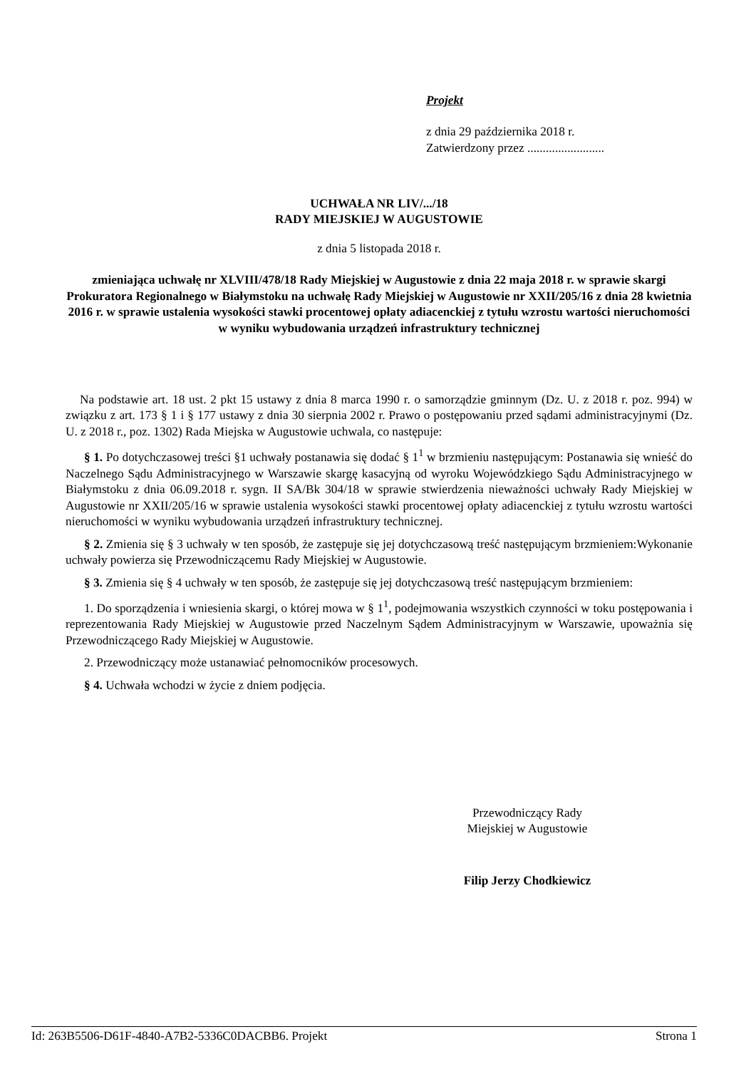Projekt
z dnia 29 października 2018 r.
Zatwierdzony przez .........................
UCHWAŁA NR LIV/.../18
RADY MIEJSKIEJ W AUGUSTOWIE
z dnia 5 listopada 2018 r.
zmieniająca uchwałę nr XLVIII/478/18 Rady Miejskiej w Augustowie z dnia 22 maja 2018 r. w sprawie skargi Prokuratora Regionalnego w Białymstoku na uchwałę Rady Miejskiej w Augustowie nr XXII/205/16 z dnia 28 kwietnia 2016 r. w sprawie ustalenia wysokości stawki procentowej opłaty adiacenckiej z tytułu wzrostu wartości nieruchomości w wyniku wybudowania urządzeń infrastruktury technicznej
Na podstawie art. 18 ust. 2 pkt 15 ustawy z dnia 8 marca 1990 r. o samorządzie gminnym (Dz. U. z 2018 r. poz. 994) w związku z art. 173 § 1 i § 177 ustawy z dnia 30 sierpnia 2002 r. Prawo o postępowaniu przed sądami administracyjnymi (Dz. U. z 2018 r., poz. 1302) Rada Miejska w Augustowie uchwala, co następuje:
§ 1. Po dotychczasowej treści §1 uchwały postanawia się dodać § 1<sup>1</sup> w brzmieniu następującym: Postanawia się wnieść do Naczelnego Sądu Administracyjnego w Warszawie skargę kasacyjną od wyroku Wojewódzkiego Sądu Administracyjnego w Białymstoku z dnia 06.09.2018 r. sygn. II SA/Bk 304/18 w sprawie stwierdzenia nieważności uchwały Rady Miejskiej w Augustowie nr XXII/205/16 w sprawie ustalenia wysokości stawki procentowej opłaty adiacenckiej z tytułu wzrostu wartości nieruchomości w wyniku wybudowania urządzeń infrastruktury technicznej.
§ 2. Zmienia się § 3 uchwały w ten sposób, że zastępuje się jej dotychczasową treść następującym brzmieniem:Wykonanie uchwały powierza się Przewodniczącemu Rady Miejskiej w Augustowie.
§ 3. Zmienia się § 4 uchwały w ten sposób, że zastępuje się jej dotychczasową treść następującym brzmieniem:
1. Do sporządzenia i wniesienia skargi, o której mowa w § 1<sup>1</sup>, podejmowania wszystkich czynności w toku postępowania i reprezentowania Rady Miejskiej w Augustowie przed Naczelnym Sądem Administracyjnym w Warszawie, upoważnia się Przewodniczącego Rady Miejskiej w Augustowie.
2. Przewodniczący może ustanawiać pełnomocników procesowych.
§ 4. Uchwała wchodzi w życie z dniem podjęcia.
Przewodniczący Rady
Miejskiej w Augustowie
Filip Jerzy Chodkiewicz
Id: 263B5506-D61F-4840-A7B2-5336C0DACBB6. Projekt Strona 1